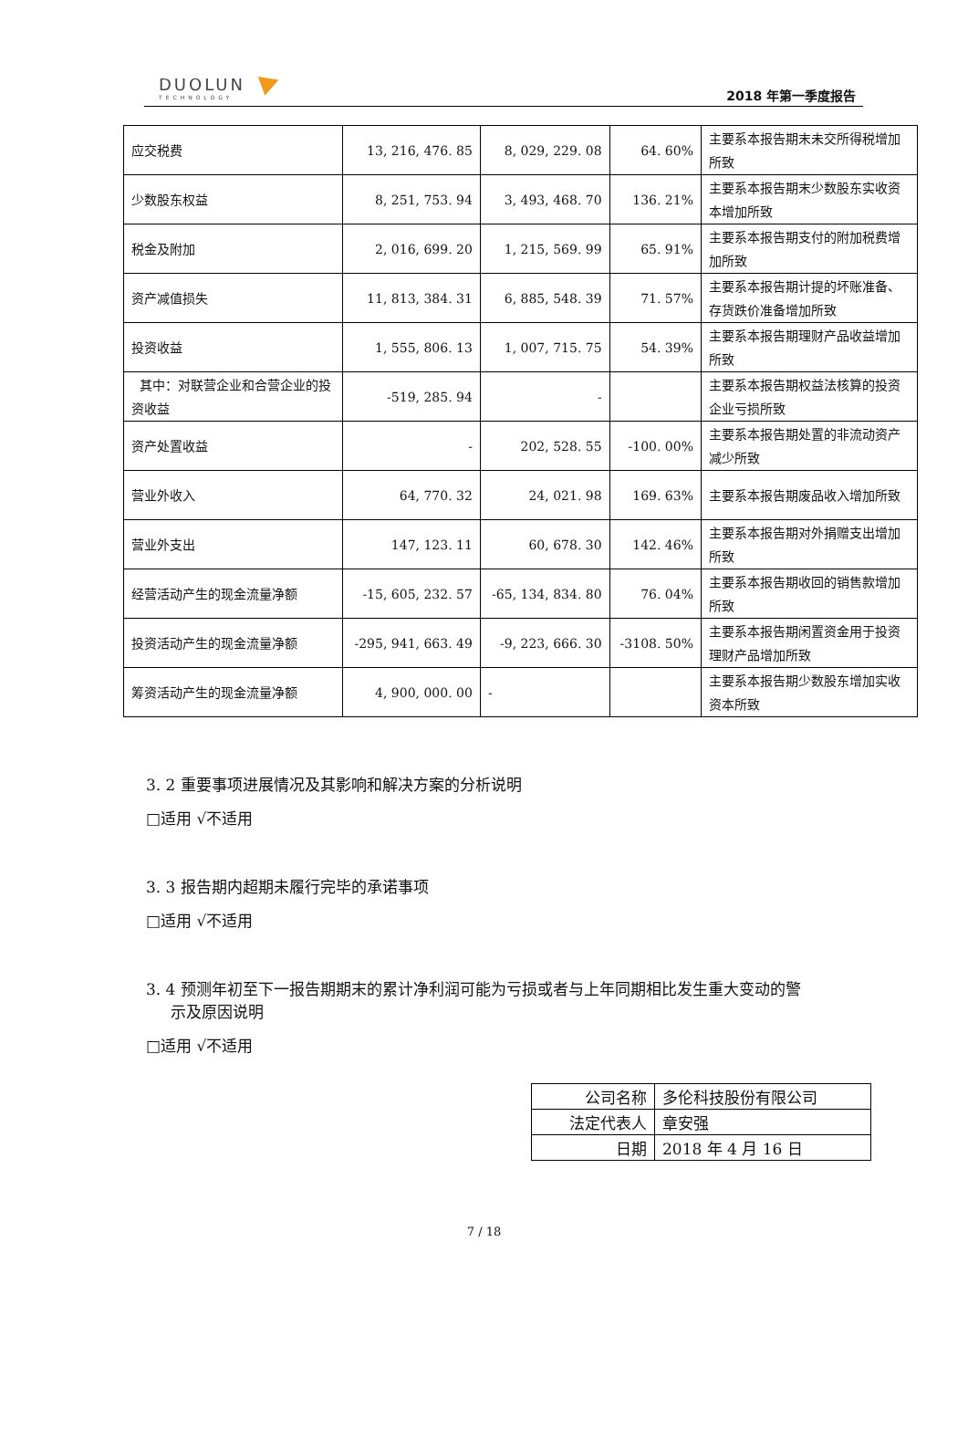DUOLUN
TECHNOLOGY
2018 年第一季度报告
| 应交税费 | 13, 216, 476. 85 | 8, 029, 229. 08 | 64. 60% | 主要系本报告期末未交所得税增加所致 |
| 少数股东权益 | 8, 251, 753. 94 | 3, 493, 468. 70 | 136. 21% | 主要系本报告期末少数股东实收资本增加所致 |
| 税金及附加 | 2, 016, 699. 20 | 1, 215, 569. 99 | 65. 91% | 主要系本报告期支付的附加税费增加所致 |
| 资产减值损失 | 11, 813, 384. 31 | 6, 885, 548. 39 | 71. 57% | 主要系本报告期计提的坏账准备、存货跌价准备增加所致 |
| 投资收益 | 1, 555, 806. 13 | 1, 007, 715. 75 | 54. 39% | 主要系本报告期理财产品收益增加所致 |
| 其中：对联营企业和合营企业的投资收益 | -519, 285. 94 | - | | 主要系本报告期权益法核算的投资企业亏损所致 |
| 资产处置收益 | - | 202, 528. 55 | -100. 00% | 主要系本报告期处置的非流动资产减少所致 |
| 营业外收入 | 64, 770. 32 | 24, 021. 98 | 169. 63% | 主要系本报告期废品收入增加所致 |
| 营业外支出 | 147, 123. 11 | 60, 678. 30 | 142. 46% | 主要系本报告期对外捐赠支出增加所致 |
| 经营活动产生的现金流量净额 | -15, 605, 232. 57 | -65, 134, 834. 80 | 76. 04% | 主要系本报告期收回的销售款增加所致 |
| 投资活动产生的现金流量净额 | -295, 941, 663. 49 | -9, 223, 666. 30 | -3108. 50% | 主要系本报告期闲置资金用于投资理财产品增加所致 |
| 筹资活动产生的现金流量净额 | 4, 900, 000. 00 | - | | 主要系本报告期少数股东增加实收资本所致 |
3. 2 重要事项进展情况及其影响和解决方案的分析说明
□适用 √不适用
3. 3 报告期内超期未履行完毕的承诺事项
□适用 √不适用
3. 4 预测年初至下一报告期期末的累计净利润可能为亏损或者与上年同期相比发生重大变动的警
示及原因说明
□适用 √不适用
| 公司名称 | 多伦科技股份有限公司 |
| 法定代表人 | 章安强 |
| 日期 | 2018 年 4 月 16 日 |
7 / 18